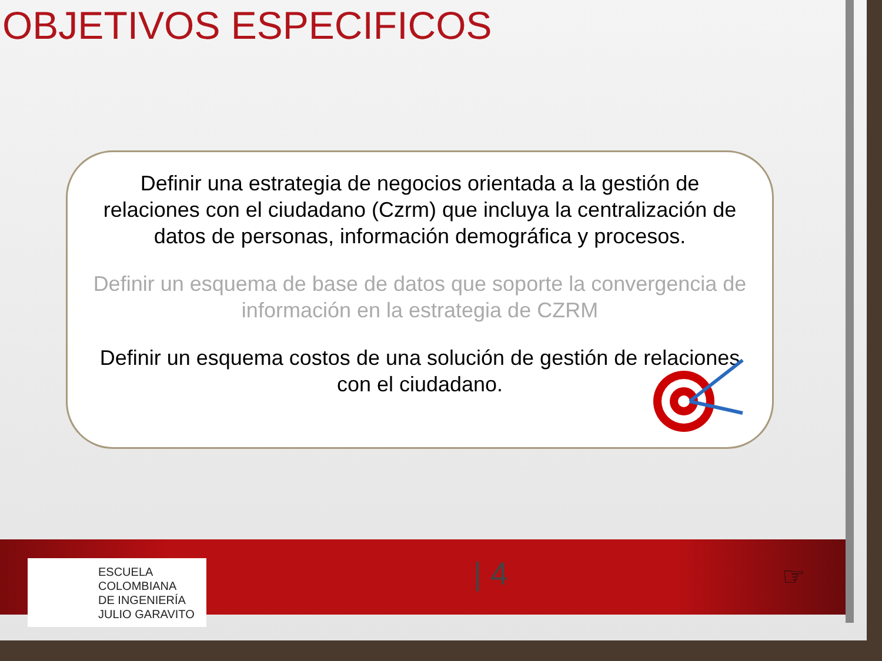OBJETIVOS ESPECIFICOS
Definir una estrategia de negocios orientada a la gestión de relaciones con el ciudadano (Czrm) que incluya la centralización de datos de personas, información demográfica y procesos.
Definir un esquema de base de datos que soporte la convergencia de información en la estrategia de CZRM
Definir un esquema costos de una solución de gestión de relaciones con el ciudadano.
ESCUELA
COLOMBIANA
DE INGENIERÍA
JULIO GARAVITO
| 4 ☞